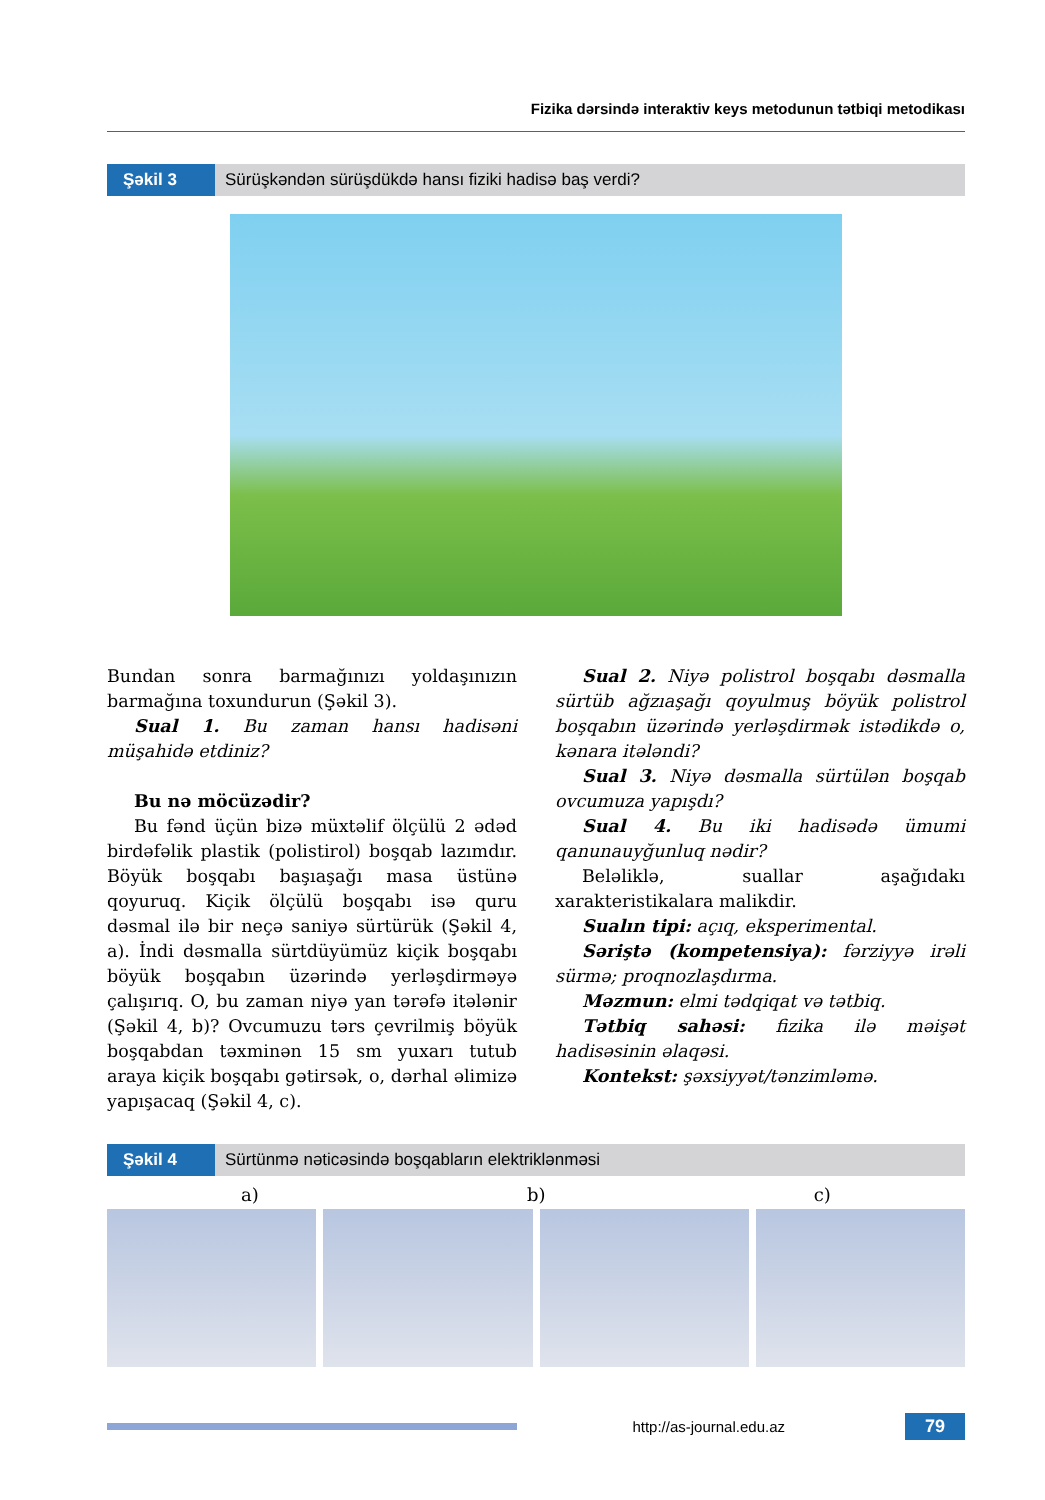Fizika dərsində interaktiv keys metodunun tətbiqi metodikası
Şəkil 3 Sürüşkəndən sürüşdükdə hansı fiziki hadisə baş verdi?
Bundan sonra barmağınızı yoldaşınızın barmağına toxundurun (Şəkil 3).
Sual 1. Bu zaman hansı hadisəni müşahidə etdiniz?
Bu nə möcüzədir?
Bu fənd üçün bizə müxtəlif ölçülü 2 ədəd birdəfəlik plastik (polistirol) boşqab lazımdır. Böyük boşqabı başıaşağı masa üstünə qoyuruq. Kiçik ölçülü boşqabı isə quru dəsmal ilə bir neçə saniyə sürtürük (Şəkil 4, a). İndi dəsmalla sürtdüyümüz kiçik boşqabı böyük boşqabın üzərində yerləşdirməyə çalışırıq. O, bu zaman niyə yan tərəfə itələnir (Şəkil 4, b)? Ovcumuzu tərs çevrilmiş böyük boşqabdan təxminən 15 sm yuxarı tutub araya kiçik boşqabı gətirsək, o, dərhal əlimizə yapışacaq (Şəkil 4, c).
Sual 2. Niyə polistrol boşqabı dəsmalla sürtüb ağzıaşağı qoyulmuş böyük polistrol boşqabın üzərində yerləşdirmək istədikdə o, kənara itələndi?
Sual 3. Niyə dəsmalla sürtülən boşqab ovcumuza yapışdı?
Sual 4. Bu iki hadisədə ümumi qanunauyğunluq nədir?
Beləliklə, suallar aşağıdakı xarakteristikalara malikdir.
Sualın tipi: açıq, eksperimental.
Səriştə (kompetensiya): fərziyyə irəli sürmə; proqnozlaşdırma.
Məzmun: elmi tədqiqat və tətbiq.
Tətbiq sahəsi: fizika ilə məişət hadisəsinin əlaqəsi.
Kontekst: şəxsiyyət/tənzimləmə.
Şəkil 4 Sürtünmə nəticəsində boşqabların elektriklənməsi
a) b) c)
http://as-journal.edu.az
79